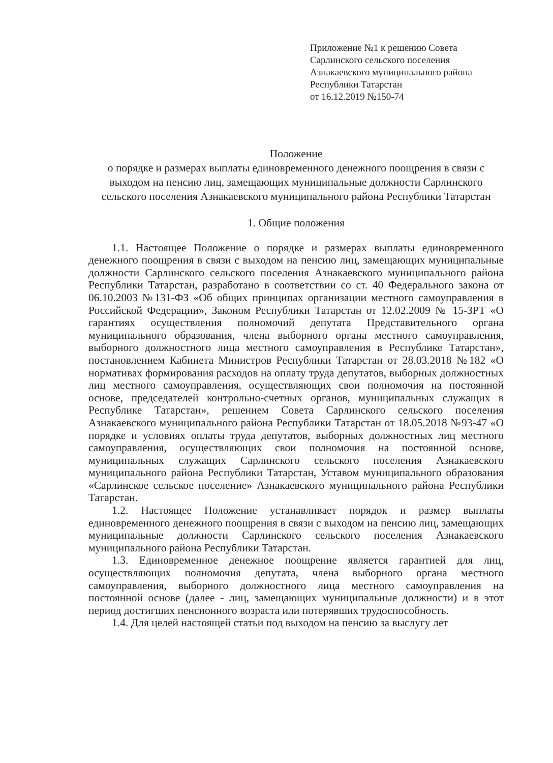Приложение №1 к решению Совета
Сарлинского сельского поселения
Азнакаевского муниципального района
Республики Татарстан
от 16.12.2019 №150-74
Положение
о порядке и размерах выплаты единовременного денежного поощрения в связи с выходом на пенсию лиц, замещающих муниципальные должности Сарлинского сельского поселения Азнакаевского муниципального района Республики Татарстан
1. Общие положения
1.1. Настоящее Положение о порядке и размерах выплаты единовременного денежного поощрения в связи с выходом на пенсию лиц, замещающих муниципальные должности Сарлинского сельского поселения Азнакаевского муниципального района Республики Татарстан, разработано в соответствии со ст. 40 Федерального закона от 06.10.2003 №131-ФЗ «Об общих принципах организации местного самоуправления в Российской Федерации», Законом Республики Татарстан от 12.02.2009 № 15-ЗРТ «О гарантиях осуществления полномочий депутата Представительного органа муниципального образования, члена выборного органа местного самоуправления, выборного должностного лица местного самоуправления в Республике Татарстан», постановлением Кабинета Министров Республики Татарстан от 28.03.2018 №182 «О нормативах формирования расходов на оплату труда депутатов, выборных должностных лиц местного самоуправления, осуществляющих свои полномочия на постоянной основе, председателей контрольно-счетных органов, муниципальных служащих в Республике Татарстан», решением Совета Сарлинского сельского поселения Азнакаевского муниципального района Республики Татарстан от 18.05.2018 №93-47 «О порядке и условиях оплаты труда депутатов, выборных должностных лиц местного самоуправления, осуществляющих свои полномочия на постоянной основе, муниципальных служащих Сарлинского сельского поселения Азнакаевского муниципального района Республики Татарстан, Уставом муниципального образования «Сарлинское сельское поселение» Азнакаевского муниципального района Республики Татарстан.
1.2. Настоящее Положение устанавливает порядок и размер выплаты единовременного денежного поощрения в связи с выходом на пенсию лиц, замещающих муниципальные должности Сарлинского сельского поселения Азнакаевского муниципального района Республики Татарстан.
1.3. Единовременное денежное поощрение является гарантией для лиц, осуществляющих полномочия депутата, члена выборного органа местного самоуправления, выборного должностного лица местного самоуправления на постоянной основе (далее - лиц, замещающих муниципальные должности) и в этот период достигших пенсионного возраста или потерявших трудоспособность.
1.4. Для целей настоящей статьи под выходом на пенсию за выслугу лет